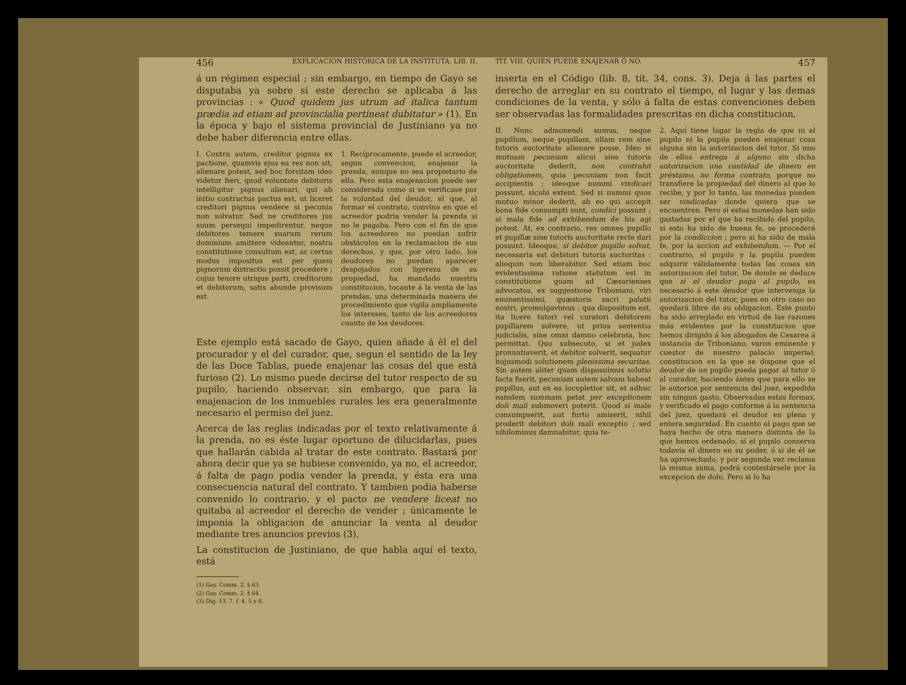456 EXPLICACION HISTÓRICA DE LA INSTITUTA. LIB. II.
á un régimen especial ; sin embargo, en tiempo de Gayo se disputaba ya sobre si este derecho se aplicaba á las provincias : « Quod quidem jus utrum ad italica tantum prædia ad etiam ad provincialia pertineat dubitatur » (1). En la época y bajo el sistema provincial de Justiniano ya no debe haber diferencia entre ellas.
I. Contra autem, creditor pignus ex pactione, quamvis ejus ea res non sit, alienare potest, sed hoc forsitam ideo videtur fieri, quod voluntate debitoris intelligitur pignus alienari, qui ab initio contractus pactus est, ut liceret creditori pignus vendere si pecunia non solvatur. Sed ne creditores jus suum persequi impedirentur, neque debitores temere suarum rerum dominium amittere videantur, nostra constitutione consultum est, ac certus modus impositus est per quem pignorum distractio possit procedere ; cujus tenore utrique parti, creditorum et debitorum, satis abunde provisum est.
1. Recíprocamente, puede el acreedor, segun convencion, enajenar la prenda, aunque no sea propietario de ella. Pero esta enajenacion puede ser considerada como si se verificase por la voluntad del deudor, el que, al formar el contrato, convino en que el acreedor podria vender la prenda si no le pagaba. Pero con el fin de que los acreedores no puedan sufrir obstáculos en la reclamacion de sus derechos, y que, por otro lado, los deudores no puedan aparecer despojados con ligereza de su propiedad, ha mandado nuestra constitucion, tocante á la venta de las prendas, una determinada manera de procedimiento que vigila ampliamente los intereses, tanto de los acreedores cuanto de los deudores.
Este ejemplo está sacado de Gayo, quien añade á él el del procurador y el del curador, que, segun el sentido de la ley de las Doce Tablas, puede enajenar las cosas del que está furioso (2). Lo mismo puede decirse del tutor respecto de su pupilo, haciendo observar, sin embargo, que para la enajenacion de los inmuebles rurales les era generalmente necesario el permiso del juez.
Acerca de las reglas indicadas por el texto relativamente á la prenda, no es éste lugar oportuno de dilucidarlas, pues que hallarán cabida al tratar de este contrato. Bastará por ahora decir que ya se hubiese convenido, ya no, el acreedor, á falta de pago podia vender la prenda, y ésta era una consecuencia natural del contrato. Y tambien podia haberse convenido lo contrario, y el pacto ne vendere liceat no quitaba al acreedor el derecho de vender ; únicamente le imponia la obligacion de anunciar la venta al deudor mediante tres anuncios previos (3).
La constitucion de Justiniano, de que habla aquí el texto, está
(1) Gay. Comm. 2. § 63.
(2) Gay. Comm. 2. § 64.
(3) Dig. 13. 7. f. 4, 5 y 6.
TÍT. VIII. QUIÉN PUEDE ENAJENAR Ó NO. 457
inserta en el Código (lib. 8, tít. 34, cons. 3). Deja á las partes el derecho de arreglar en su contrato el tiempo, el lugar y las demas condiciones de la venta, y sólo á falta de estas convenciones deben ser observadas las formalidades prescritas en dicha constitucion.
II. Nunc admonendi sumus, neque pupillum, neque pupillam, ullam rem sine tutoris auctoritate alienare posse. Ideo si mutuam pecuniam alicui sine tutoris auctoritate dederit, non contrahit obligationem, quia pecuniam non facit accipientis ; ideoque nummi vindicari possunt, sicubi extent. Sed si nummi quos mutuo minor dederit, ab eo qui accepit bona fide consumpti sunt, condici possunt ; si mala fide ad exhibendum de his agi potest. At, ex contrario, res omnes pupillo et pupillæ sine tutoris auctoritate recte dari possunt. Ideoque, si debitor pupillo solvat, necessaria est debitori tutoris auctoritas : alioquin non liberabitur. Sed etiam hoc evidentissima ratione statutum est in constitutione quam ad Cæsarienses advocatos, ex suggestione Triboniani, viri eminentissimi, quæstoris sacri palatii nostri, promulgavimus : qua dispositum est, ita licere tutori vel curatori debitorem pupillarem solvere, ut prius sententia judicialis, sine omni damno celebrata, hoc permittat. Quo subsecuto, si et judex pronuntiaverit, et debitor solverit, sequatur hujusmodi solutionem plenissima securitas. Sin autem aliter quam disposuimus solutio facta fuerit, pecuniam autem salvam habeat pupillus, aut ex ea locupletior sit, et adhuc eamdem summam petat per exceptionem doli mali submoveri poterit. Quod si male consumpserit, aut furto amiserit, nihil proderit debitori doli mali exceptio ; sed nihilominus damnabitur, quia te-
2. Aquí tiene lugar la regla de que ni el pupilo ni la pupila pueden enajenar cosa alguna sin la autorizacion del tutor. Si uno de ellos entrega á alguno sin dicha autorizacion una cantidad de dinero en préstamo, no forma contrato, porque no transfiere la propiedad del dinero al que lo recibe, y por lo tanto, las monedas pueden ser vindicadas donde quiera que se encuentren. Pero si estas monedas han sido gastadas por el que ha recibido del pupilo, si esto ha sido de buena fe, se procederá por la condiccion ; pero si ha sido de mala fe, por la accion ad exhibendum. — Por el contrario, el pupilo y la pupila pueden adquirir válidamente todas las cosas sin autorizacion del tutor. De donde se deduce que si el deudor paga al pupilo, es necesario á este deudor que intervenga la autorizacion del tutor, pues en otro caso no quedará libre de su obligacion. Este punto ha sido arreglado en virtud de las razones más evidentes por la constitucion que hemos dirigido á los abogados de Cesarea á instancia de Triboniano, varon eminente y cuestor de nuestro palacio imperial; constitucion en la que se dispone que el deudor de un pupilo pueda pagar al tutor ó al curador, haciendo ántes que para ello se le autorice por sentencia del juez, expedida sin ningun gasto. Observadas estas formas, y verificado el pago conforme á la sentencia del juez, quedará el deudor en plena y entera seguridad. En cuanto al pago que se haya hecho de otra manera distinta de la que hemos ordenado, si el pupilo conserva todavía el dinero en su poder, ó si de él se ha aprovechado, y por segunda vez reclama la misma suma, podrá contestársele por la excepcion de dolo. Pero si lo ha